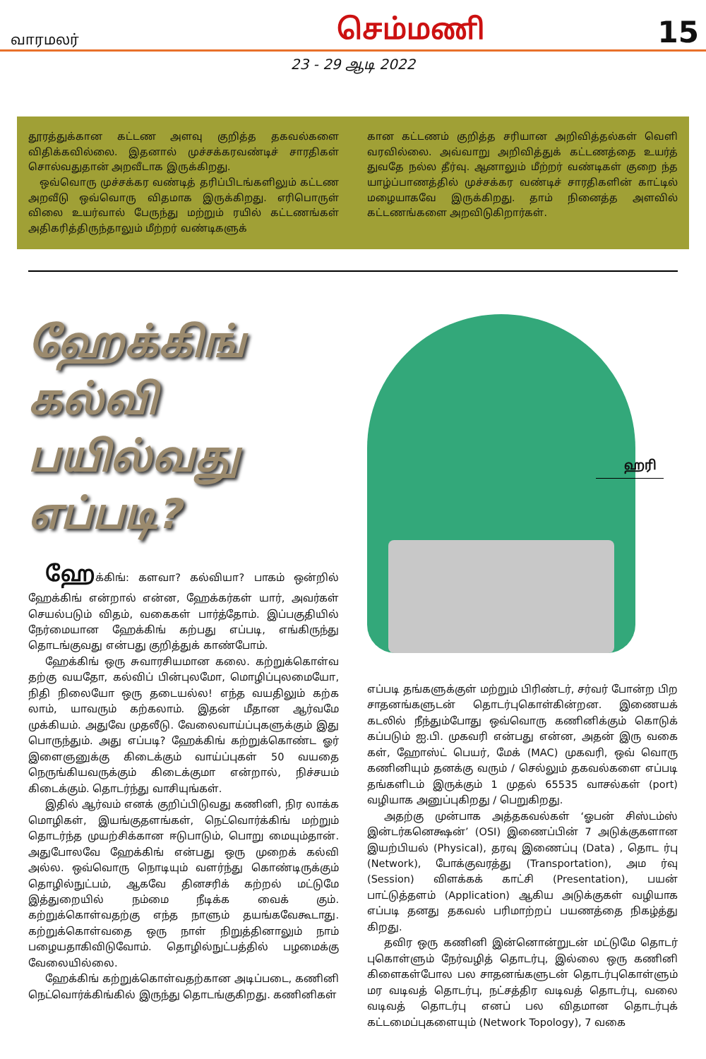வாரமலர் செம்மணி 15
23 - 29 ஆடி 2022
தூரத்துக்கான கட்டண அளவு குறித்த தகவல்களை விதிக்கவில்லை. இதனால் முச்சக்கரவண்டிச் சாரதிகள் சொல்வதுதான் அறவீடாக இருக்கிறது.
ஒவ்வொரு முச்சக்கர வண்டித் தரிப்பிடங்களிலும் கட்டண அறவீடு ஒவ்வொரு விதமாக இருக்கிறது. எரிபொருள் விலை உயர்வால் பேருந்து மற்றும் ரயில் கட்டணங்கள் அதிகரித்திருந்தாலும் மீற்றர் வண்டிகளுக்
கான கட்டணம் குறித்த சரியான அறிவித்தல்கள் வெளி வரவில்லை. அவ்வாறு அறிவித்துக் கட்டணத்தை உயர்த் துவதே நல்ல தீர்வு. ஆனாலும் மீற்றர் வண்டிகள் குறை ந்த யாழ்ப்பாணத்தில் முச்சக்கர வண்டிச் சாரதிகளின் காட்டில் மழையாகவே இருக்கிறது. தாம் நினைத்த அளவில் கட்டணங்களை அறவிடுகிறார்கள்.
ஹேக்கிங்
கல்வி
பயில்வது
எப்படி?
ஹேக்கிங்: களவா? கல்வியா? பாகம் ஒன்றில் ஹேக்கிங் என்றால் என்ன, ஹேக்கர்கள் யார், அவர்கள் செயல்படும் விதம், வகைகள் பார்த்தோம். இப்பகுதியில் நேர்மையான ஹேக்கிங் கற்பது எப்படி, எங்கிருந்து தொடங்குவது என்பது குறித்துக் காண்போம்.
ஹேக்கிங் ஒரு சுவாரசியமான கலை. கற்றுக்கொள்வ தற்கு வயதோ, கல்விப் பின்புலமோ, மொழிப்புலமையோ, நிதி நிலையோ ஒரு தடையல்ல! எந்த வயதிலும் கற்க லாம், யாவரும் கற்கலாம். இதன் மீதான ஆர்வமே முக்கியம். அதுவே முதலீடு. வேலைவாய்ப்புகளுக்கும் இது பொருந்தும். அது எப்படி? ஹேக்கிங் கற்றுக்கொண்ட ஓர் இளைஞனுக்கு கிடைக்கும் வாய்ப்புகள் 50 வயதை நெருங்கியவருக்கும் கிடைக்குமா என்றால், நிச்சயம் கிடைக்கும். தொடர்ந்து வாசியுங்கள்.
இதில் ஆர்வம் எனக் குறிப்பிடுவது கணினி, நிர லாக்க மொழிகள், இயங்குதளங்கள், நெட்வொர்க்கிங் மற்றும் தொடர்ந்த முயற்சிக்கான ஈடுபாடும், பொறு மையும்தான். அதுபோலவே ஹேக்கிங் என்பது ஒரு முறைக் கல்வி அல்ல. ஒவ்வொரு நொடியும் வளர்ந்து கொண்டிருக்கும் தொழில்நுட்பம், ஆகவே தினசரிக் கற்றல் மட்டுமே இத்துறையில் நம்மை நீடிக்க வைக் கும். கற்றுக்கொள்வதற்கு எந்த நாளும் தயங்கவேகூடாது. கற்றுக்கொள்வதை ஒரு நாள் நிறுத்தினாலும் நாம் பழையதாகிவிடுவோம். தொழில்நுட்பத்தில் பழமைக்கு வேலையில்லை.
ஹேக்கிங் கற்றுக்கொள்வதற்கான அடிப்படை, கணினி நெட்வொர்க்கிங்கில் இருந்து தொடங்குகிறது. கணினிகள்
ஹரி
எப்படி தங்களுக்குள் மற்றும் பிரிண்டர், சர்வர் போன்ற பிற சாதனங்களுடன் தொடர்புகொள்கின்றன. இணையக் கடலில் நீந்தும்போது ஒவ்வொரு கணினிக்கும் கொடுக் கப்படும் ஐ.பி. முகவரி என்பது என்ன, அதன் இரு வகை கள், ஹோஸ்ட் பெயர், மேக் (MAC) முகவரி, ஒவ் வொரு கணினியும் தனக்கு வரும் / செல்லும் தகவல்களை எப்படி தங்களிடம் இருக்கும் 1 முதல் 65535 வாசல்கள் (port) வழியாக அனுப்புகிறது / பெறுகிறது.
அதற்கு முன்பாக அத்தகவல்கள் ‘ஓபன் சிஸ்டம்ஸ் இன்டர்கனெக்ஷன்’ (OSI) இணைப்பின் 7 அடுக்குகளான இயற்பியல் (Physical), தரவு இணைப்பு (Data) , தொட ர்பு (Network), போக்குவரத்து (Transportation), அம ர்வு (Session) விளக்கக் காட்சி (Presentation), பயன் பாட்டுத்தளம் (Application) ஆகிய அடுக்குகள் வழியாக எப்படி தனது தகவல் பரிமாற்றப் பயணத்தை நிகழ்த்து கிறது.
தவிர ஒரு கணினி இன்னொன்றுடன் மட்டுமே தொடர் புகொள்ளும் நேர்வழித் தொடர்பு, இல்லை ஒரு கணினி கிளைகள்போல பல சாதனங்களுடன் தொடர்புகொள்ளும் மர வடிவத் தொடர்பு, நட்சத்திர வடிவத் தொடர்பு, வலை வடிவத் தொடர்பு எனப் பல விதமான தொடர்புக் கட்டமைப்புகளையும் (Network Topology), 7 வகை